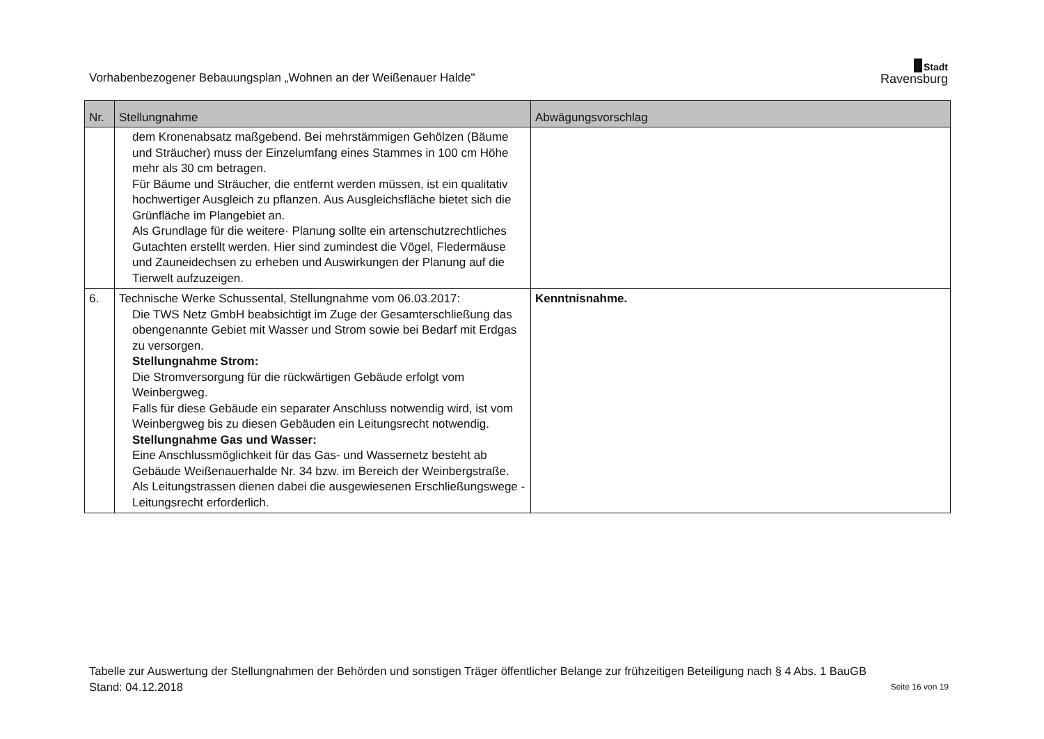Vorhabenbezogener Bebauungsplan „Wohnen an der Weißenauer Halde"
Stadt
Ravensburg
| Nr. | Stellungnahme | Abwägungsvorschlag |
| --- | --- | --- |
| | dem Kronenabsatz maßgebend. Bei mehrstämmigen Gehölzen (Bäume und Sträucher) muss der Einzelumfang eines Stammes in 100 cm Höhe mehr als 30 cm betragen. Für Bäume und Sträucher, die entfernt werden müssen, ist ein qualitativ hochwertiger Ausgleich zu pflanzen. Aus Ausgleichsfläche bietet sich die Grünfläche im Plangebiet an. Als Grundlage für die weitere· Planung sollte ein artenschutzrechtliches Gutachten erstellt werden. Hier sind zumindest die Vögel, Fledermäuse und Zauneidechsen zu erheben und Auswirkungen der Planung auf die Tierwelt aufzuzeigen. | |
| 6. | Technische Werke Schussental, Stellungnahme vom 06.03.2017: Die TWS Netz GmbH beabsichtigt im Zuge der Gesamterschließung das obengenannte Gebiet mit Wasser und Strom sowie bei Bedarf mit Erdgas zu versorgen. Stellungnahme Strom: Die Stromversorgung für die rückwärtigen Gebäude erfolgt vom Weinbergweg. Falls für diese Gebäude ein separater Anschluss notwendig wird, ist vom Weinbergweg bis zu diesen Gebäuden ein Leitungsrecht notwendig. Stellungnahme Gas und Wasser: Eine Anschlussmöglichkeit für das Gas- und Wassernetz besteht ab Gebäude Weißenauerhalde Nr. 34 bzw. im Bereich der Weinbergstraße. Als Leitungstrassen dienen dabei die ausgewiesenen Erschließungswege - Leitungsrecht erforderlich. | Kenntnisnahme. |
Tabelle zur Auswertung der Stellungnahmen der Behörden und sonstigen Träger öffentlicher Belange zur frühzeitigen Beteiligung nach § 4 Abs. 1 BauGB
Stand: 04.12.2018 Seite 16 von 19